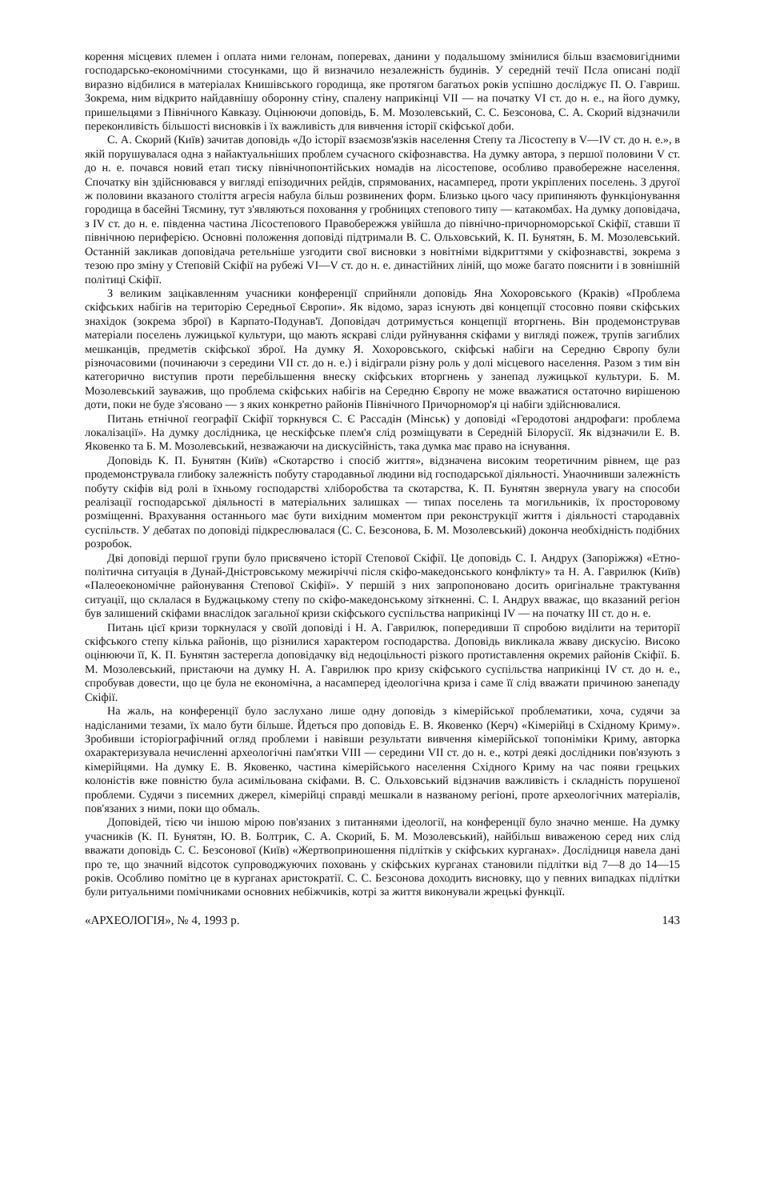корення місцевих племен і оплата ними гелонам, поперевах, данини у подальшому змінилися більш взаємовигідними господарсько-економічними стосунками, що й визначило незалежність будинів. У середній течії Псла описані події виразно відбилися в матеріалах Книшівського городища, яке протягом багатьох років успішно досліджує П. О. Гавриш. Зокрема, ним відкрито найдавнішу оборонну стіну, спалену наприкінці VII — на початку VI ст. до н. е., на його думку, пришельцями з Північного Кавказу. Оцінюючи доповідь, Б. М. Мозолевський, С. С. Безсонова, С. А. Скорий відзначили переконливість більшості висновків і їх важливість для вивчення історії скіфської доби.
С. А. Скорий (Київ) зачитав доповідь «До історії взаємозв'язків населення Степу та Лісостепу в V—IV ст. до н. е.», в якій порушувалася одна з найактуальніших проблем сучасного скіфознавства. На думку автора, з першої половини V ст. до н. е. почався новий етап тиску північнопонтійських номадів на лісостепове, особливо правобережне населення. Спочатку він здійснювався у вигляді епізодичних рейдів, спрямованих, насамперед, проти укріплених поселень. З другої ж половини вказаного століття агресія набула більш розвинених форм. Близько цього часу припиняють функціонування городища в басейні Тясмину, тут з'являються поховання у гробницях степового типу — катакомбах. На думку доповідача, з IV ст. до н. е. південна частина Лісостепового Правобережжя увійшла до північно-причорноморської Скіфії, ставши її північною периферією. Основні положення доповіді підтримали В. С. Ольховський, К. П. Бунятян, Б. М. Мозолевський. Останній закликав доповідача ретельніше узгодити свої висновки з новітніми відкриттями у скіфознавстві, зокрема з тезою про зміну у Степовій Скіфії на рубежі VI—V ст. до н. е. династійних ліній, що може багато пояснити і в зовнішній політиці Скіфії.
З великим зацікавленням учасники конференції сприйняли доповідь Яна Хохоровського (Краків) «Проблема скіфських набігів на територію Середньої Європи». Як відомо, зараз існують дві концепції стосовно появи скіфських знахідок (зокрема зброї) в Карпато-Подунав'ї. Доповідач дотримується концепції вторгнень. Він продемонстрував матеріали поселень лужицької культури, що мають яскраві сліди руйнування скіфами у вигляді пожеж, трупів загиблих мешканців, предметів скіфської зброї. На думку Я. Хохоровського, скіфські набіги на Середню Європу були різночасовими (починаючи з середини VII ст. до н. е.) і відіграли різну роль у долі місцевого населення. Разом з тим він категорично виступив проти перебільшення внеску скіфських вторгнень у занепад лужицької культури. Б. М. Мозолевський зауважив, що проблема скіфських набігів на Середню Європу не може вважатися остаточно вирішеною доти, поки не буде з'ясовано — з яких конкретно районів Північного Причорномор'я ці набіги здійснювалися.
Питань етнічної географії Скіфії торкнувся С. Є Рассадін (Мінськ) у доповіді «Геродотові андрофаги: проблема локалізації». На думку дослідника, це нескіфське плем'я слід розміщувати в Середній Білорусії. Як відзначили Е. В. Яковенко та Б. М. Мозолевський, незважаючи на дискусійність, така думка має право на існування.
Доповідь К. П. Бунятян (Київ) «Скотарство і спосіб життя», відзначена високим теоретичним рівнем, ще раз продемонструвала глибоку залежність побуту стародавньої людини від господарської діяльності. Унаочнивши залежність побуту скіфів від ролі в їхньому господарстві хліборобства та скотарства, К. П. Бунятян звернула увагу на способи реалізації господарської діяльності в матеріальних залишках — типах поселень та могильників, їх просторовому розміщенні. Врахування останнього має бути вихідним моментом при реконструкції життя і діяльності стародавніх суспільств. У дебатах по доповіді підкреслювалася (С. С. Безсонова, Б. М. Мозолевський) доконча необхідність подібних розробок.
Дві доповіді першої групи було присвячено історії Степової Скіфії. Це доповідь С. І. Андрух (Запоріжжя) «Етно-політична ситуація в Дунай-Дністровському межиріччі після скіфо-македонського конфлікту» та Н. А. Гаврилюк (Київ) «Палеоекономічне районування Степової Скіфії». У першій з них запропоновано досить оригінальне трактування ситуації, що склалася в Буджацькому степу по скіфо-македонському зіткненні. С. І. Андрух вважає, що вказаний регіон був залишений скіфами внаслідок загальної кризи скіфського суспільства наприкінці IV — на початку III ст. до н. е.
Питань цієї кризи торкнулася у своїй доповіді і Н. А. Гаврилюк, попередивши її спробою виділити на території скіфського степу кілька районів, що різнилися характером господарства. Доповідь викликала жваву дискусію. Високо оцінюючи її, К. П. Бунятян застерегла доповідачку від недоцільності різкого протиставлення окремих районів Скіфії. Б. М. Мозолевський, пристаючи на думку Н. А. Гаврилюк про кризу скіфського суспільства наприкінці IV ст. до н. е., спробував довести, що це була не економічна, а насамперед ідеологічна криза і саме її слід вважати причиною занепаду Скіфії.
На жаль, на конференції було заслухано лише одну доповідь з кімерійської проблематики, хоча, судячи за надісланими тезами, їх мало бути більше. Йдеться про доповідь Е. В. Яковенко (Керч) «Кімерійці в Східному Криму». Зробивши історіографічний огляд проблеми і навівши результати вивчення кімерійської топоніміки Криму, авторка охарактеризувала нечисленні археологічні пам'ятки VIII — середини VII ст. до н. е., котрі деякі дослідники пов'язують з кімерійцями. На думку Е. В. Яковенко, частина кімерійського населення Східного Криму на час появи грецьких колоністів вже повністю була асимільована скіфами. В. С. Ольховський відзначив важливість і складність порушеної проблеми. Судячи з писемних джерел, кімерійці справді мешкали в названому регіоні, проте археологічних матеріалів, пов'язаних з ними, поки що обмаль.
Доповідей, тією чи іншою мірою пов'язаних з питаннями ідеології, на конференції було значно менше. На думку учасників (К. П. Бунятян, Ю. В. Болтрик, С. А. Скорий, Б. М. Мозолевський), найбільш виваженою серед них слід вважати доповідь С. С. Безсонової (Київ) «Жертвоприношення підлітків у скіфських курганах». Дослідниця навела дані про те, що значний відсоток супроводжуючих поховань у скіфських курганах становили підлітки від 7—8 до 14—15 років. Особливо помітно це в курганах аристократії. С. С. Безсонова доходить висновку, що у певних випадках підлітки були ритуальними помічниками основних небіжчиків, котрі за життя виконували жрецькі функції.
«АРХЕОЛОГІЯ», № 4, 1993 р. 143